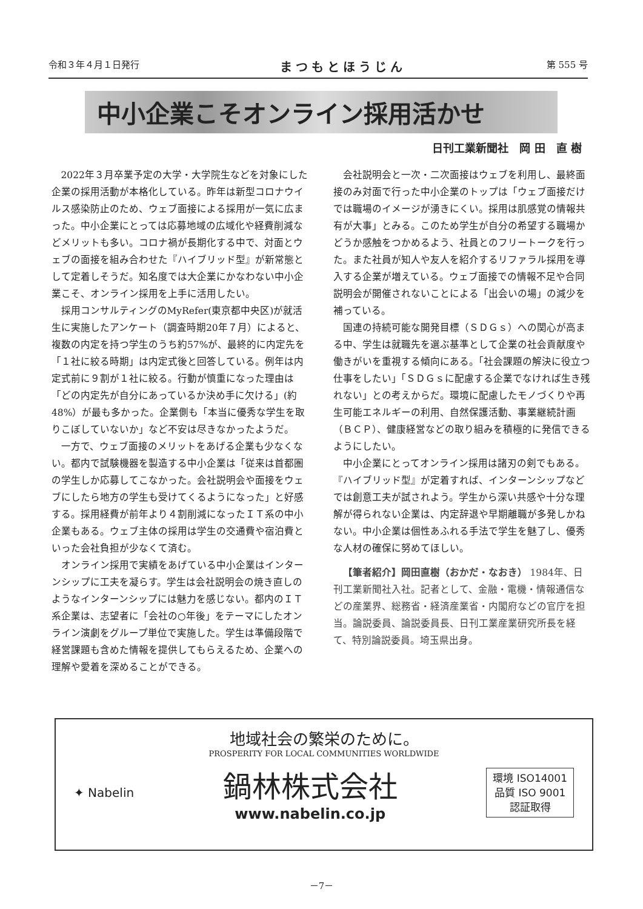令和３年４月１日発行 まつもとほうじん 第 555 号
中小企業こそオンライン採用活かせ
日刊工業新聞社　岡 田　直 樹
2022年３月卒業予定の大学・大学院生などを対象にした企業の採用活動が本格化している。昨年は新型コロナウイルス感染防止のため、ウェブ面接による採用が一気に広まった。中小企業にとっては応募地域の広域化や経費削減などメリットも多い。コロナ禍が長期化する中で、対面とウェブの面接を組み合わせた『ハイブリッド型』が新常態として定着しそうだ。知名度では大企業にかなわない中小企業こそ、オンライン採用を上手に活用したい。
採用コンサルティングのMyRefer(東京都中央区)が就活生に実施したアンケート（調査時期20年７月）によると、複数の内定を持つ学生のうち約57%が、最終的に内定先を「１社に絞る時期」は内定式後と回答している。例年は内定式前に９割が１社に絞る。行動が慎重になった理由は「どの内定先が自分にあっているか決め手に欠ける」(約48%）が最も多かった。企業側も「本当に優秀な学生を取りこぼしていないか」など不安は尽きなかったようだ。
一方で、ウェブ面接のメリットをあげる企業も少なくない。都内で試験機器を製造する中小企業は「従来は首都圏の学生しか応募してこなかった。会社説明会や面接をウェブにしたら地方の学生も受けてくるようになった」と好感する。採用経費が前年より４割削減になったＩＴ系の中小企業もある。ウェブ主体の採用は学生の交通費や宿泊費といった会社負担が少なくて済む。
オンライン採用で実績をあげている中小企業はインターンシップに工夫を凝らす。学生は会社説明会の焼き直しのようなインターンシップには魅力を感じない。都内のＩＴ系企業は、志望者に「会社の○年後」をテーマにしたオンライン演劇をグループ単位で実施した。学生は準備段階で経営課題も含めた情報を提供してもらえるため、企業への理解や愛着を深めることができる。
会社説明会と一次・二次面接はウェブを利用し、最終面接のみ対面で行った中小企業のトップは「ウェブ面接だけでは職場のイメージが湧きにくい。採用は肌感覚の情報共有が大事」とみる。このため学生が自分の希望する職場かどうか感触をつかめるよう、社員とのフリートークを行った。また社員が知人や友人を紹介するリファラル採用を導入する企業が増えている。ウェブ面接での情報不足や合同説明会が開催されないことによる「出会いの場」の減少を補っている。
国連の持続可能な開発目標（ＳＤＧｓ）への関心が高まる中、学生は就職先を選ぶ基準として企業の社会貢献度や働きがいを重視する傾向にある。「社会課題の解決に役立つ仕事をしたい」「ＳＤＧｓに配慮する企業でなければ生き残れない」との考えからだ。環境に配慮したモノづくりや再生可能エネルギーの利用、自然保護活動、事業継続計画（ＢＣＰ）、健康経営などの取り組みを積極的に発信できるようにしたい。
中小企業にとってオンライン採用は諸刃の剣でもある。『ハイブリッド型』が定着すれば、インターンシップなどでは創意工夫が試されよう。学生から深い共感や十分な理解が得られない企業は、内定辞退や早期離職が多発しかねない。中小企業は個性あふれる手法で学生を魅了し、優秀な人材の確保に努めてほしい。
【筆者紹介】岡田直樹（おかだ・なおき） 1984年、日刊工業新聞社入社。記者として、金融・電機・情報通信などの産業界、総務省・経済産業省・内閣府などの官庁を担当。論説委員、論説委員長、日刊工業産業研究所長を経て、特別論説委員。埼玉県出身。
地域社会の繁栄のために。
PROSPERITY FOR LOCAL COMMUNITIES WORLDWIDE
✦ Nabelin
鍋林株式会社
www.nabelin.co.jp
環境 ISO14001
品質 ISO 9001
認証取得
－7－